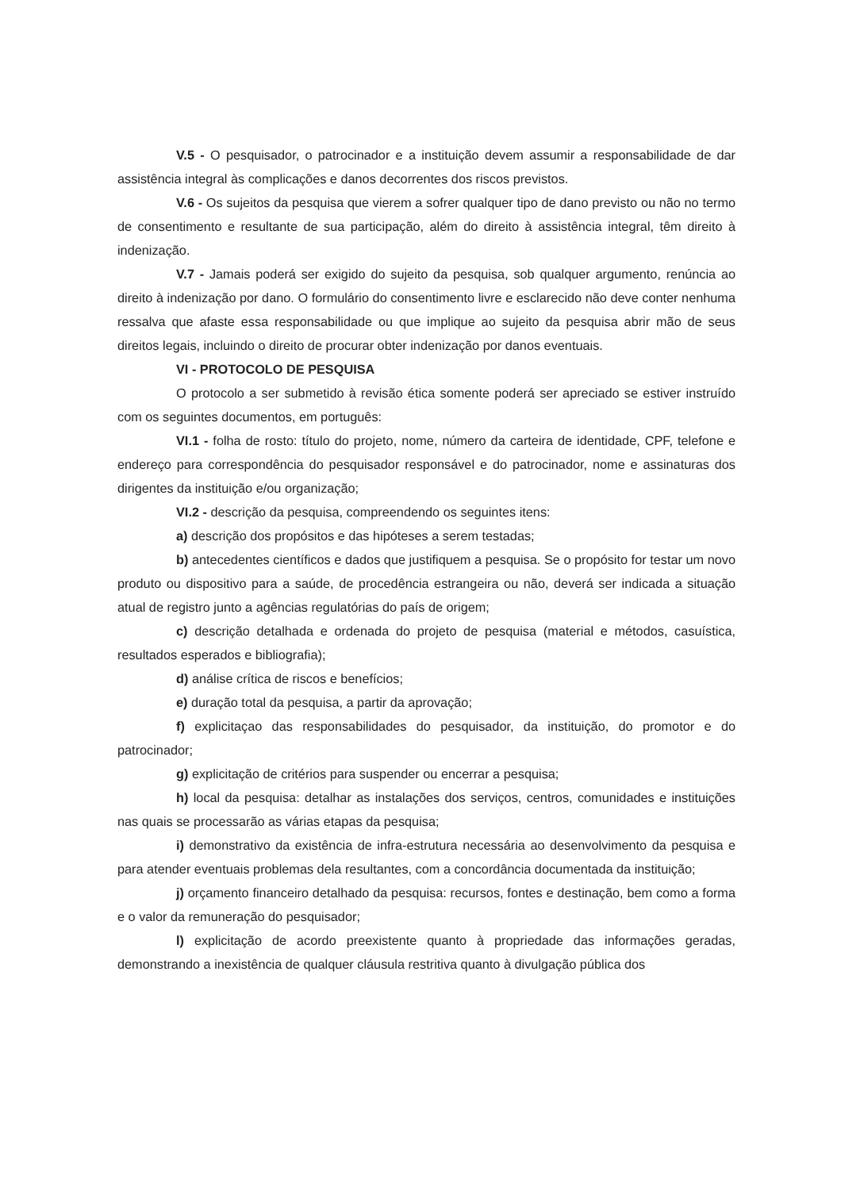V.5 - O pesquisador, o patrocinador e a instituição devem assumir a responsabilidade de dar assistência integral às complicações e danos decorrentes dos riscos previstos.
V.6 - Os sujeitos da pesquisa que vierem a sofrer qualquer tipo de dano previsto ou não no termo de consentimento e resultante de sua participação, além do direito à assistência integral, têm direito à indenização.
V.7 - Jamais poderá ser exigido do sujeito da pesquisa, sob qualquer argumento, renúncia ao direito à indenização por dano. O formulário do consentimento livre e esclarecido não deve conter nenhuma ressalva que afaste essa responsabilidade ou que implique ao sujeito da pesquisa abrir mão de seus direitos legais, incluindo o direito de procurar obter indenização por danos eventuais.
VI - PROTOCOLO DE PESQUISA
O protocolo a ser submetido à revisão ética somente poderá ser apreciado se estiver instruído com os seguintes documentos, em português:
VI.1 - folha de rosto: título do projeto, nome, número da carteira de identidade, CPF, telefone e endereço para correspondência do pesquisador responsável e do patrocinador, nome e assinaturas dos dirigentes da instituição e/ou organização;
VI.2 - descrição da pesquisa, compreendendo os seguintes itens:
a) descrição dos propósitos e das hipóteses a serem testadas;
b) antecedentes científicos e dados que justifiquem a pesquisa. Se o propósito for testar um novo produto ou dispositivo para a saúde, de procedência estrangeira ou não, deverá ser indicada a situação atual de registro junto a agências regulatórias do país de origem;
c) descrição detalhada e ordenada do projeto de pesquisa (material e métodos, casuística, resultados esperados e bibliografia);
d) análise crítica de riscos e benefícios;
e) duração total da pesquisa, a partir da aprovação;
f) explicitaçao das responsabilidades do pesquisador, da instituição, do promotor e do patrocinador;
g) explicitação de critérios para suspender ou encerrar a pesquisa;
h) local da pesquisa: detalhar as instalações dos serviços, centros, comunidades e instituições nas quais se processarão as várias etapas da pesquisa;
i) demonstrativo da existência de infra-estrutura necessária ao desenvolvimento da pesquisa e para atender eventuais problemas dela resultantes, com a concordância documentada da instituição;
j) orçamento financeiro detalhado da pesquisa: recursos, fontes e destinação, bem como a forma e o valor da remuneração do pesquisador;
l) explicitação de acordo preexistente quanto à propriedade das informações geradas, demonstrando a inexistência de qualquer cláusula restritiva quanto à divulgação pública dos